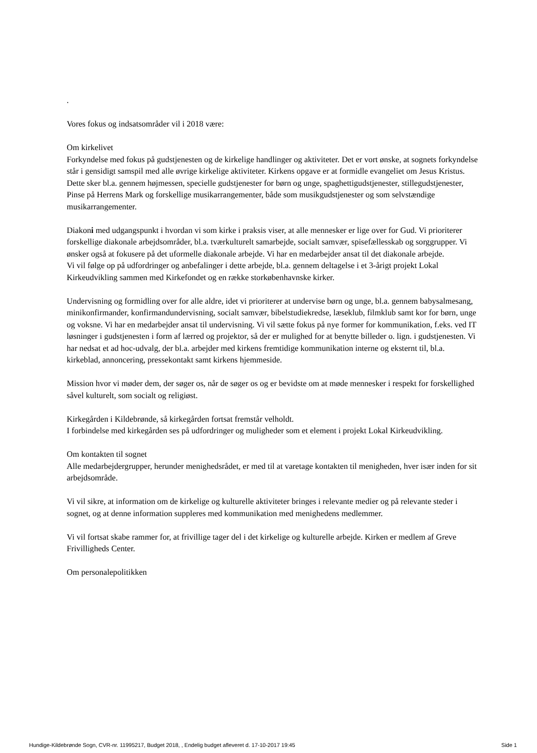.
Vores fokus og indsatsområder vil i 2018 være:
Om kirkelivet
Forkyndelse med fokus på gudstjenesten og de kirkelige handlinger og aktiviteter. Det er vort ønske, at sognets forkyndelse står i gensidigt samspil med alle øvrige kirkelige aktiviteter. Kirkens opgave er at formidle evangeliet om Jesus Kristus. Dette sker bl.a. gennem højmessen, specielle gudstjenester for børn og unge, spaghettigudstjenester, stillegudstjenester, Pinse på Herrens Mark og forskellige musikarrangementer, både som musikgudstjenester og som selvstændige musikarrangementer.
Diakoni med udgangspunkt i hvordan vi som kirke i praksis viser, at alle mennesker er lige over for Gud. Vi prioriterer forskellige diakonale arbejdsområder, bl.a. tværkulturelt samarbejde, socialt samvær, spisefællesskab og sorggrupper. Vi ønsker også at fokusere på det uformelle diakonale arbejde. Vi har en medarbejder ansat til det diakonale arbejde.
Vi vil følge op på udfordringer og anbefalinger i dette arbejde, bl.a. gennem deltagelse i et 3-årigt projekt Lokal Kirkeudvikling sammen med Kirkefondet og en række storkøbenhavnske kirker.
Undervisning og formidling over for alle aldre, idet vi prioriterer at undervise børn og unge, bl.a. gennem babysalmesang, minikonfirmander, konfirmandundervisning, socialt samvær, bibelstudiekredse, læseklub, filmklub samt kor for børn, unge og voksne. Vi har en medarbejder ansat til undervisning. Vi vil sætte fokus på nye former for kommunikation, f.eks. ved IT løsninger i gudstjenesten i form af lærred og projektor, så der er mulighed for at benytte billeder o. lign. i gudstjenesten. Vi har nedsat et ad hoc-udvalg, der bl.a. arbejder med kirkens fremtidige kommunikation interne og eksternt til, bl.a. kirkeblad, annoncering, pressekontakt samt kirkens hjemmeside.
Mission hvor vi møder dem, der søger os, når de søger os og er bevidste om at møde mennesker i respekt for forskellighed såvel kulturelt, som socialt og religiøst.
Kirkegården i Kildebrønde, så kirkegården fortsat fremstår velholdt.
I forbindelse med kirkegården ses på udfordringer og muligheder som et element i projekt Lokal Kirkeudvikling.
Om kontakten til sognet
Alle medarbejdergrupper, herunder menighedsrådet, er med til at varetage kontakten til menigheden, hver især inden for sit arbejdsområde.
Vi vil sikre, at information om de kirkelige og kulturelle aktiviteter bringes i relevante medier og på relevante steder i sognet, og at denne information suppleres med kommunikation med menighedens medlemmer.
Vi vil fortsat skabe rammer for, at frivillige tager del i det kirkelige og kulturelle arbejde. Kirken er medlem af Greve Frivilligheds Center.
Om personalepolitikken
Hundige-Kildebrønde Sogn, CVR-nr. 11995217, Budget 2018, , Endelig budget afleveret d. 17-10-2017 19:45 Side 1